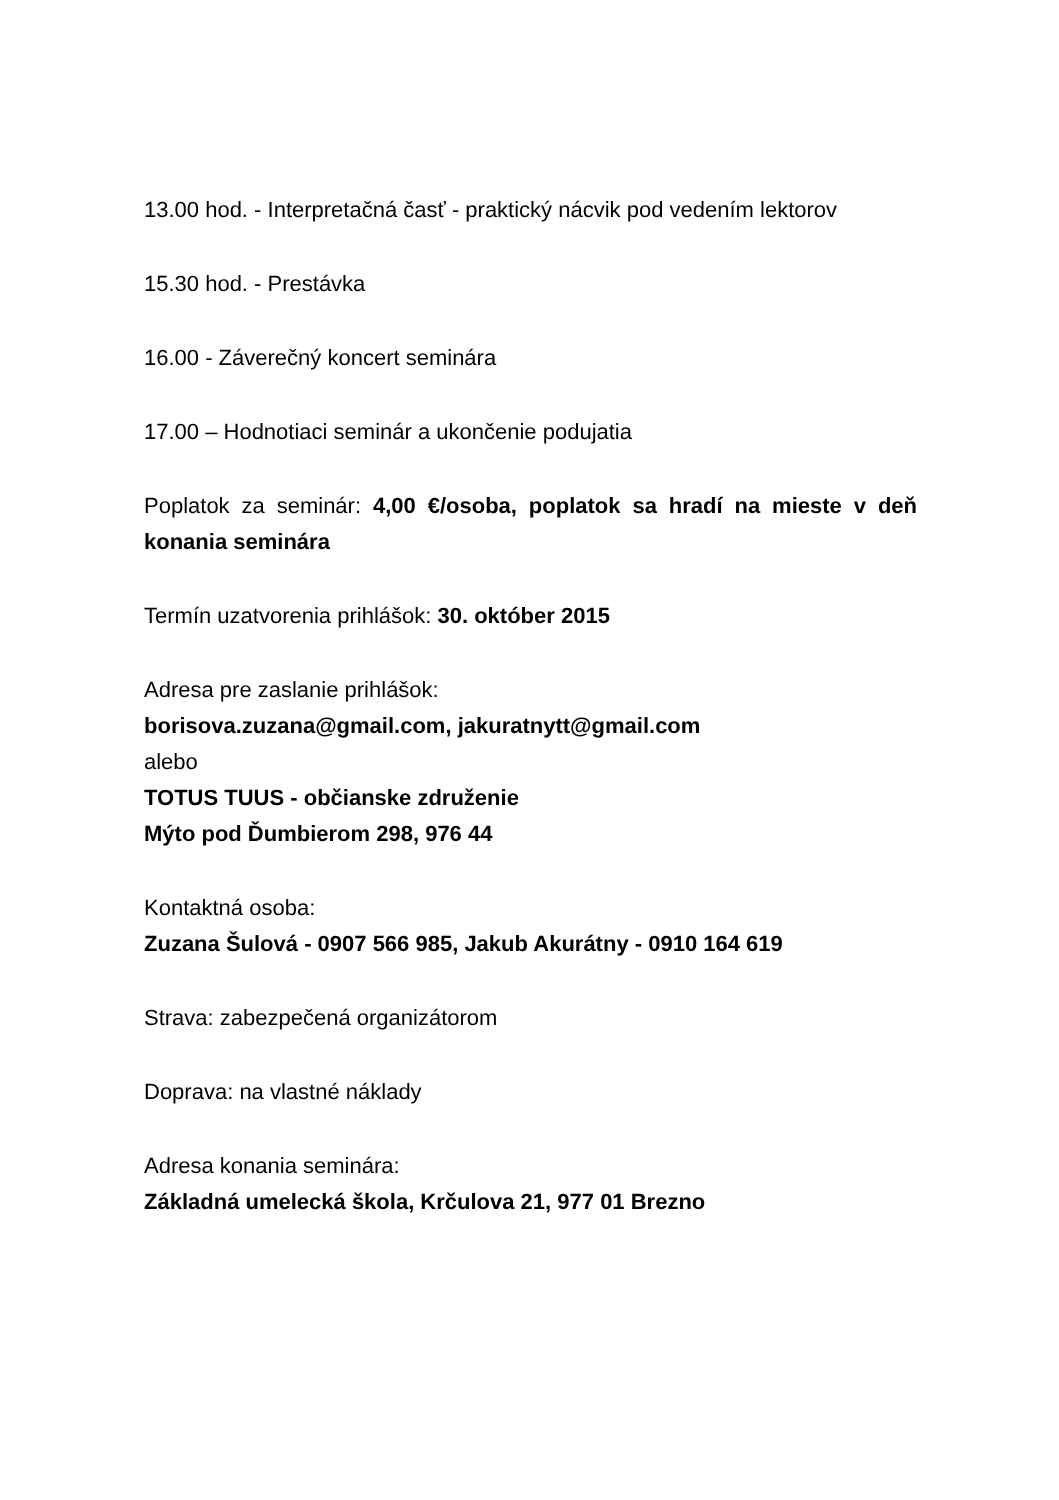13.00 hod. - Interpretačná časť - praktický nácvik pod vedením lektorov
15.30 hod. - Prestávka
16.00 - Záverečný koncert seminára
17.00 – Hodnotiaci seminár a ukončenie podujatia
Poplatok za seminár: 4,00 €/osoba, poplatok sa hradí na mieste v deň konania seminára
Termín uzatvorenia prihlášok: 30. október 2015
Adresa pre zaslanie prihlášok:
borisova.zuzana@gmail.com, jakuratnytt@gmail.com
alebo
TOTUS TUUS - občianske združenie
Mýto pod Ďumbierom 298, 976 44
Kontaktná osoba:
Zuzana Šulová - 0907 566 985, Jakub Akurátny - 0910 164 619
Strava: zabezpečená organizátorom
Doprava: na vlastné náklady
Adresa konania seminára:
Základná umelecká škola, Krčulova 21, 977 01 Brezno